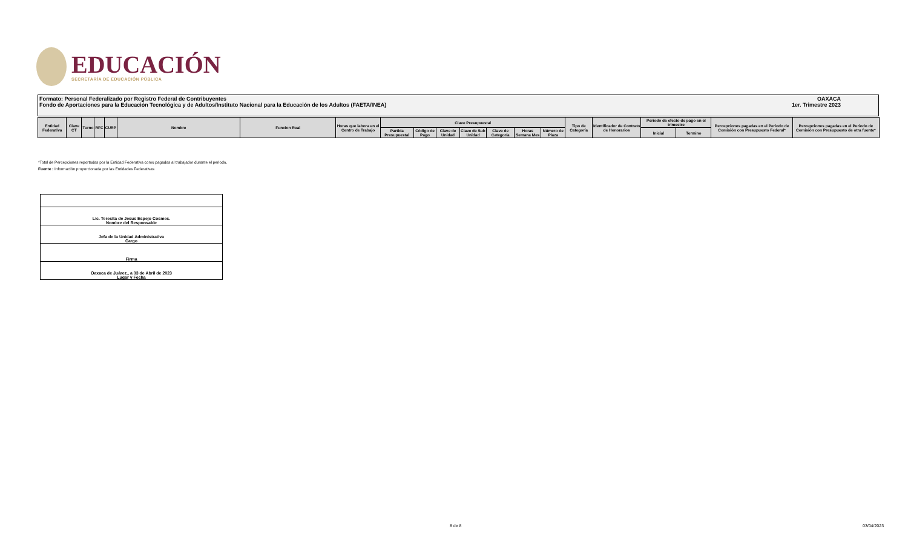EDUCACIÓN
SECRETARÍA DE EDUCACIÓN PÚBLICA
OAXACA
1er. Trimestre 2023
Formato: Personal Federalizado por Registro Federal de Contribuyentes
Fondo de Aportaciones para la Educación Tecnológica y de Adultos/Instituto Nacional para la Educación de los Adultos (FAETA/INEA)
| Entidad Federativa | Clave CT | Turno | RFC | CURP | Nombre | Funcion Real | Horas que labora en el Centro de Trabajo | Clave Presupuestal | | | | | | | Tipo de Categoría | Identificador de Contrato de Honorarios | Periodo de efecto de pago en el trimestre | | Percepciones pagadas en el Periodo de Comisión con Presupuesto Federal* | Percepciones pagadas en el Periodo de Comisión con Presupuesto de otra fuente* |
| --- | --- | --- | --- | --- | --- | --- | --- | --- | --- | --- | --- | --- | --- | --- | --- | --- | --- | --- | --- | --- |
| | | | | | | | | Partida Presupuestal | Código de Pago | Clave de Unidad | Clave de Sub Unidad | Clave de Categoría | Horas Semana Mes | Número de Plaza | | | Inicial | Termino | | |
*Total de Percepciones reportadas por la Entidad Federativa como pagadas al trabajador durante el periodo.
Fuente : Información proporcionada por las Entidades Federativas
Lic. Teresita de Jesus Espejo Cosmes.
Nombre del Responsable
Jefa de la Unidad Administrativa
Cargo
Firma
Oaxaca de Juárez., a 03 de Abril de 2023
Lugar y Fecha
8 de 8 03/04/2023